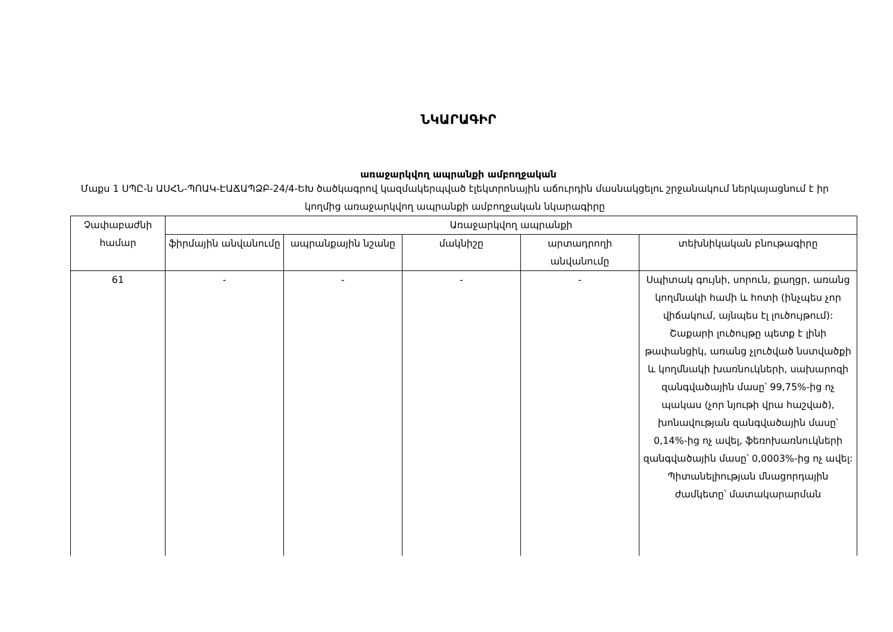ՆԿԱՐԱԳԻՐ
առաջարկվող ապրանքի ամբողջական
Մաքս 1 ՍՊԸ-ն ԱՍՀՆ-ՊՈԱԿ-ԷԱՃԱՊՁԲ-24/4-ԵԽ ծածկագրով կազմակերպված էլեկտրոնային աճուրդին մասնակցելու շրջանակում ներկայացնում է իր կողմից առաջարկվող ապրանքի ամբողջական նկարագիրը
| Չափաբաժնի համար | Առաջարկվող ապրանքի | | | | |
| --- | --- | --- | --- | --- | --- |
| | ֆիրմային անվանումը | ապրանքային նշանը | մակնիշը | արտադրողի անվանումը | տեխնիկական բնութագիրը |
| 61 | - | - | - | - | Սպիտակ գույնի, սորուն, քաղցր, առանց կողմնակի համի և հոտի (ինչպես չոր վիճակում, այնպես էլ լուծույթում): Շաքարի լուծույթը պետք է լինի թափանցիկ, առանց չլուծված նստվածքի և կողմնակի խառնուկների, սախարոզի զանգվածային մասը՝ 99,75%-ից ոչ պակաս (չոր նյութի վրա հաշված), խոնավության զանգվածային մասը՝ 0,14%-ից ոչ ավել, ֆեռոխառնուկների զանգվածային մասը՝ 0,0003%-ից ոչ ավել: Պիտանելիության մնացորդային ժամկետը՝ մատակարարման |